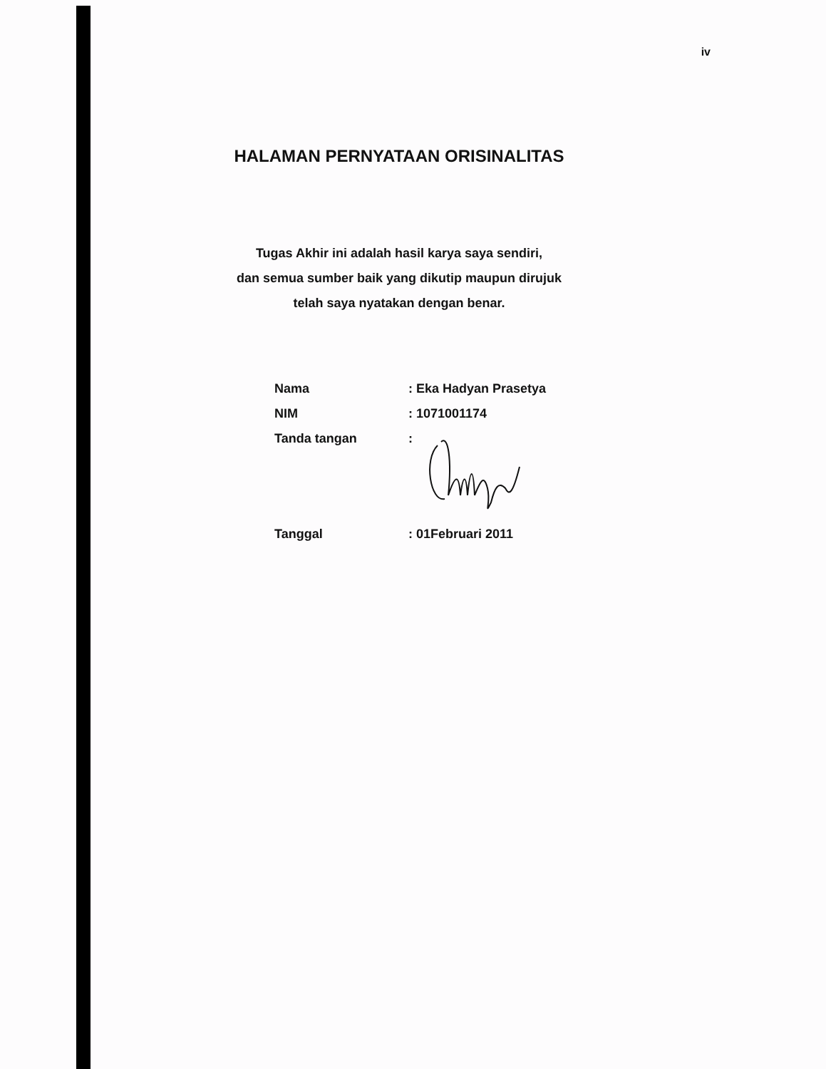iv
HALAMAN PERNYATAAN ORISINALITAS
Tugas Akhir ini adalah hasil karya saya sendiri,
dan semua sumber baik yang dikutip maupun dirujuk
telah saya nyatakan dengan benar.
| Nama | : Eka Hadyan Prasetya |
| NIM | : 1071001174 |
| Tanda tangan | : |
| Tanggal | : 01Februari 2011 |